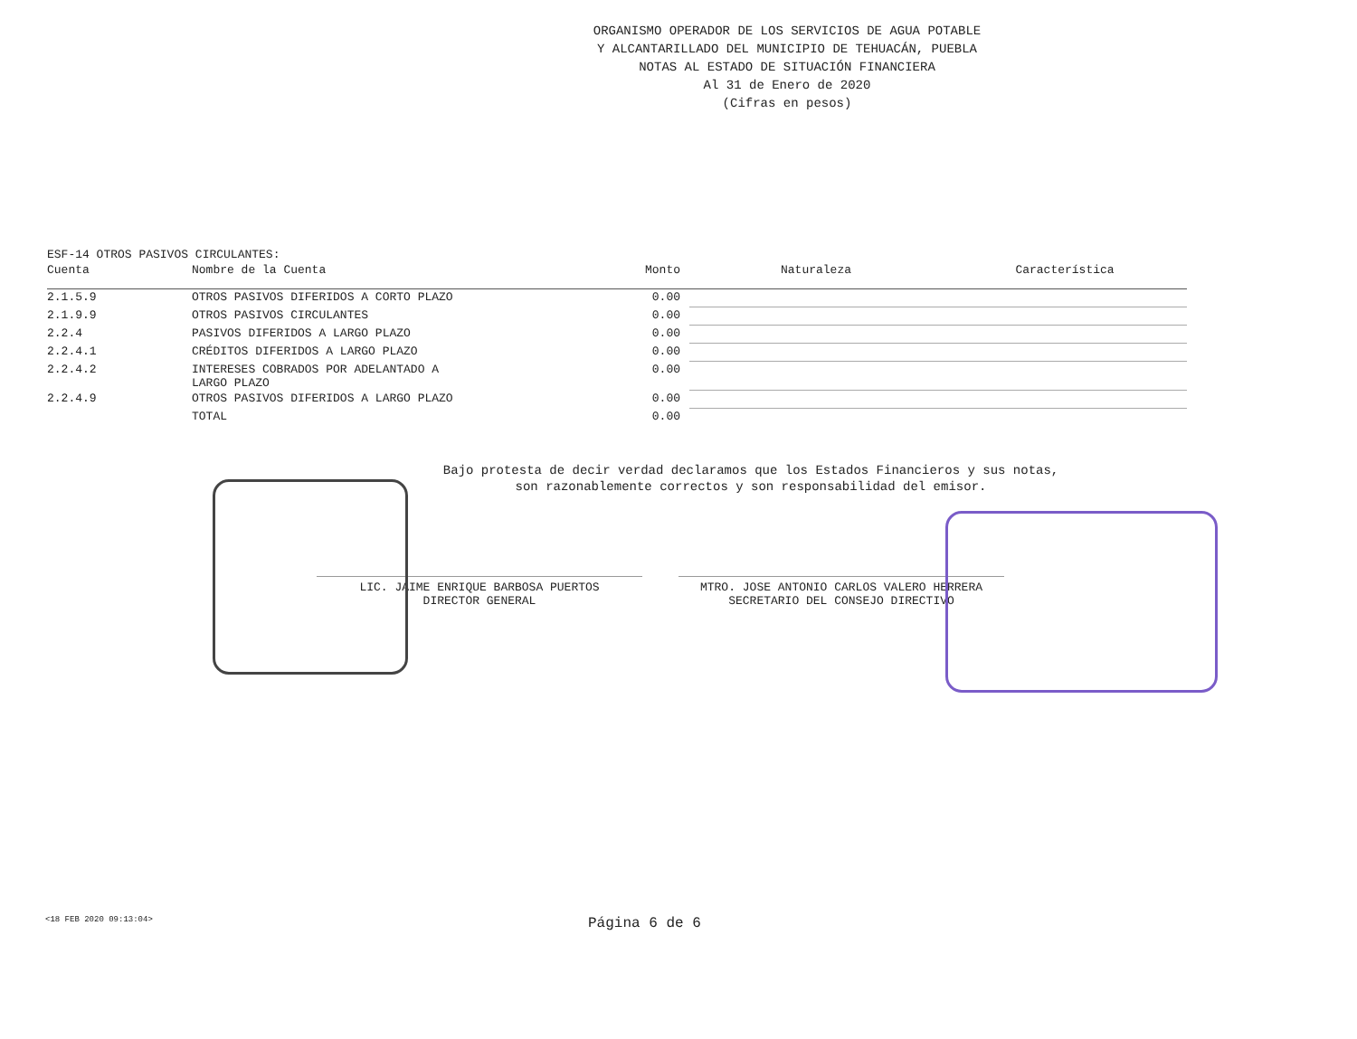ORGANISMO OPERADOR DE LOS SERVICIOS DE AGUA POTABLE
Y ALCANTARILLADO DEL MUNICIPIO DE TEHUACÁN, PUEBLA
NOTAS AL ESTADO DE SITUACIÓN FINANCIERA
Al 31 de Enero de 2020
(Cifras en pesos)
ESF-14 OTROS PASIVOS CIRCULANTES:
| Cuenta | Nombre de la Cuenta | Monto | Naturaleza | Característica |
| --- | --- | --- | --- | --- |
| 2.1.5.9 | OTROS PASIVOS DIFERIDOS A CORTO PLAZO | 0.00 | | |
| 2.1.9.9 | OTROS PASIVOS CIRCULANTES | 0.00 | | |
| 2.2.4 | PASIVOS DIFERIDOS A LARGO PLAZO | 0.00 | | |
| 2.2.4.1 | CRÉDITOS DIFERIDOS A LARGO PLAZO | 0.00 | | |
| 2.2.4.2 | INTERESES COBRADOS POR ADELANTADO A LARGO PLAZO | 0.00 | | |
| 2.2.4.9 | OTROS PASIVOS DIFERIDOS A LARGO PLAZO | 0.00 | | |
| | TOTAL | 0.00 | | |
Bajo protesta de decir verdad declaramos que los Estados Financieros y sus notas,
son razonablemente correctos y son responsabilidad del emisor.
LIC. JAIME ENRIQUE BARBOSA PUERTOS
DIRECTOR GENERAL
MTRO. JOSE ANTONIO CARLOS VALERO HERRERA
SECRETARIO DEL CONSEJO DIRECTIVO
<18 FEB 2020 09:13:04> Página 6 de 6